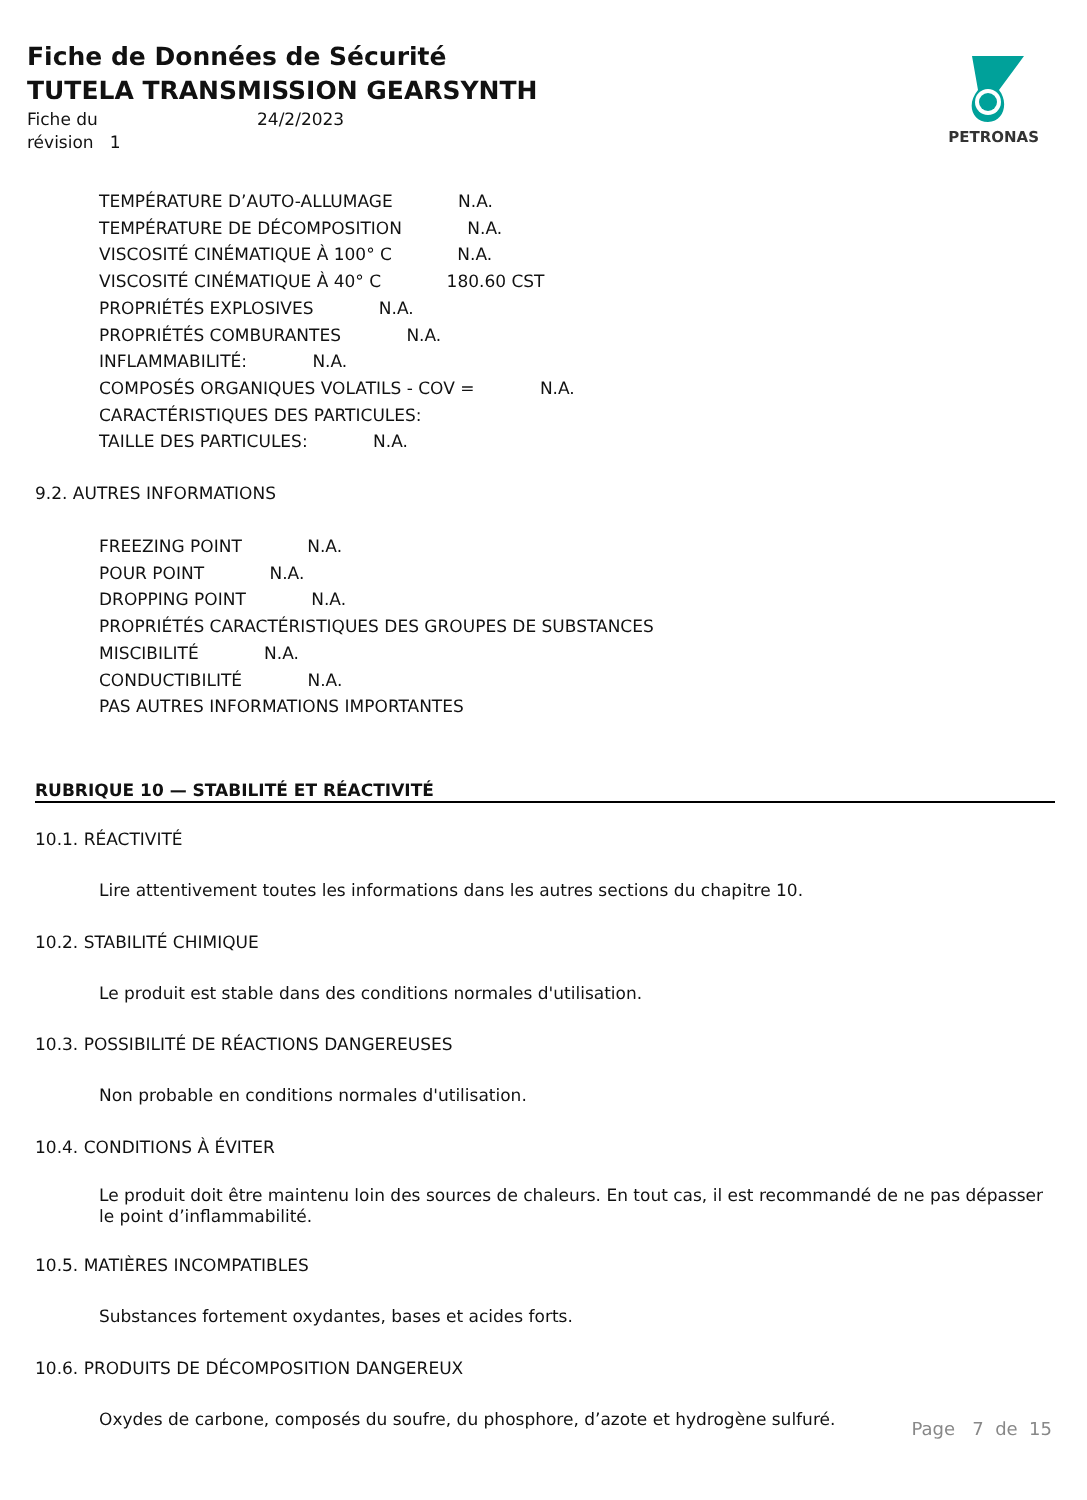Fiche de Données de Sécurité
TUTELA TRANSMISSION GEARSYNTH
Fiche du
révision 1
24/2/2023
PETRONAS
TEMPÉRATURE D’AUTO-ALLUMAGE N.A.
TEMPÉRATURE DE DÉCOMPOSITION N.A.
VISCOSITÉ CINÉMATIQUE À 100° C N.A.
VISCOSITÉ CINÉMATIQUE À 40° C 180.60 CST
PROPRIÉTÉS EXPLOSIVES N.A.
PROPRIÉTÉS COMBURANTES N.A.
INFLAMMABILITÉ: N.A.
COMPOSÉS ORGANIQUES VOLATILS - COV = N.A.
CARACTÉRISTIQUES DES PARTICULES:
TAILLE DES PARTICULES: N.A.
9.2. AUTRES INFORMATIONS
FREEZING POINT N.A.
POUR POINT N.A.
DROPPING POINT N.A.
PROPRIÉTÉS CARACTÉRISTIQUES DES GROUPES DE SUBSTANCES
MISCIBILITÉ N.A.
CONDUCTIBILITÉ N.A.
PAS AUTRES INFORMATIONS IMPORTANTES
RUBRIQUE 10 — STABILITÉ ET RÉACTIVITÉ
10.1. RÉACTIVITÉ
Lire attentivement toutes les informations dans les autres sections du chapitre 10.
10.2. STABILITÉ CHIMIQUE
Le produit est stable dans des conditions normales d'utilisation.
10.3. POSSIBILITÉ DE RÉACTIONS DANGEREUSES
Non probable en conditions normales d'utilisation.
10.4. CONDITIONS À ÉVITER
Le produit doit être maintenu loin des sources de chaleurs. En tout cas, il est recommandé de ne pas dépasser le point d’inflammabilité.
10.5. MATIÈRES INCOMPATIBLES
Substances fortement oxydantes, bases et acides forts.
10.6. PRODUITS DE DÉCOMPOSITION DANGEREUX
Oxydes de carbone, composés du soufre, du phosphore, d’azote et hydrogène sulfuré.
Page 7 de 15